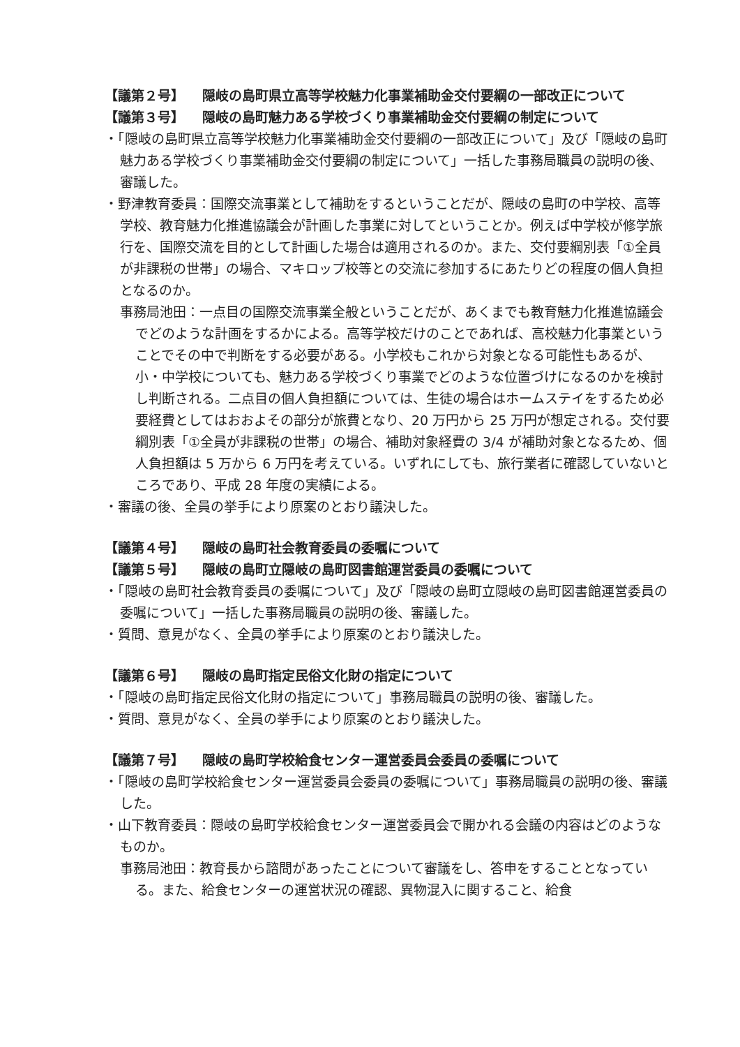【議第２号】 隠岐の島町県立高等学校魅力化事業補助金交付要綱の一部改正について
【議第３号】 隠岐の島町魅力ある学校づくり事業補助金交付要綱の制定について
・「隠岐の島町県立高等学校魅力化事業補助金交付要綱の一部改正について」及び「隠岐の島町魅力ある学校づくり事業補助金交付要綱の制定について」一括した事務局職員の説明の後、審議した。
・野津教育委員：国際交流事業として補助をするということだが、隠岐の島町の中学校、高等学校、教育魅力化推進協議会が計画した事業に対してということか。例えば中学校が修学旅行を、国際交流を目的として計画した場合は適用されるのか。また、交付要綱別表「①全員が非課税の世帯」の場合、マキロップ校等との交流に参加するにあたりどの程度の個人負担となるのか。
事務局池田：一点目の国際交流事業全般ということだが、あくまでも教育魅力化推進協議会でどのような計画をするかによる。高等学校だけのことであれば、高校魅力化事業ということでその中で判断をする必要がある。小学校もこれから対象となる可能性もあるが、小・中学校についても、魅力ある学校づくり事業でどのような位置づけになるのかを検討し判断される。二点目の個人負担額については、生徒の場合はホームステイをするため必要経費としてはおおよその部分が旅費となり、20 万円から 25 万円が想定される。交付要綱別表「①全員が非課税の世帯」の場合、補助対象経費の 3/4 が補助対象となるため、個人負担額は 5 万から 6 万円を考えている。いずれにしても、旅行業者に確認していないところであり、平成 28 年度の実績による。
・審議の後、全員の挙手により原案のとおり議決した。
【議第４号】 隠岐の島町社会教育委員の委嘱について
【議第５号】 隠岐の島町立隠岐の島町図書館運営委員の委嘱について
・「隠岐の島町社会教育委員の委嘱について」及び「隠岐の島町立隠岐の島町図書館運営委員の委嘱について」一括した事務局職員の説明の後、審議した。
・質問、意見がなく、全員の挙手により原案のとおり議決した。
【議第６号】 隠岐の島町指定民俗文化財の指定について
・「隠岐の島町指定民俗文化財の指定について」事務局職員の説明の後、審議した。
・質問、意見がなく、全員の挙手により原案のとおり議決した。
【議第７号】 隠岐の島町学校給食センター運営委員会委員の委嘱について
・「隠岐の島町学校給食センター運営委員会委員の委嘱について」事務局職員の説明の後、審議した。
・山下教育委員：隠岐の島町学校給食センター運営委員会で開かれる会議の内容はどのようなものか。
事務局池田：教育長から諮問があったことについて審議をし、答申をすることとなっている。また、給食センターの運営状況の確認、異物混入に関すること、給食